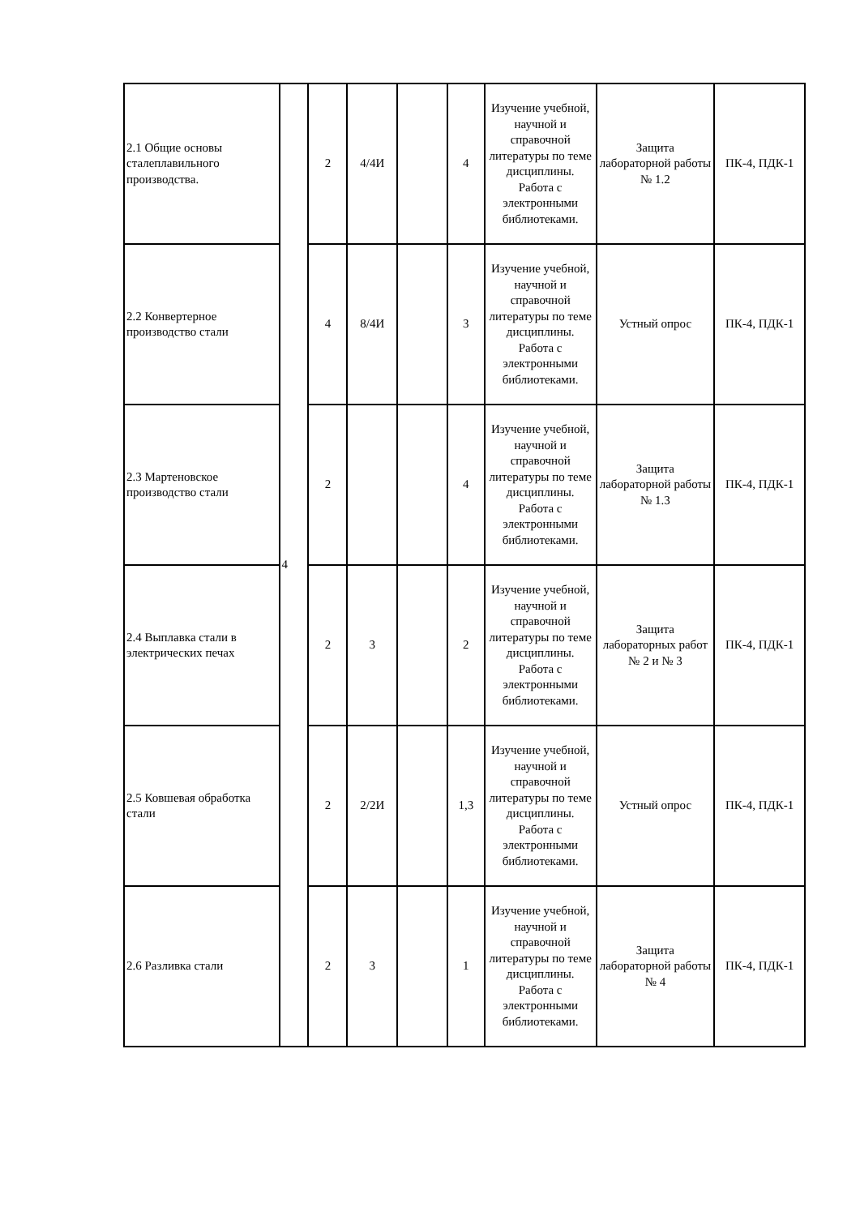| 2.1 Общие основы сталеплавильного производства. | 4 | 2 | 4/4И | | 4 | Изучение учебной, научной и справочной литературы по теме дисциплины. Работа с электронными библиотеками. | Защита лабораторной работы № 1.2 | ПК-4, ПДК-1 |
| 2.2 Конвертерное производство стали | | 4 | 8/4И | | 3 | Изучение учебной, научной и справочной литературы по теме дисциплины. Работа с электронными библиотеками. | Устный опрос | ПК-4, ПДК-1 |
| 2.3 Мартеновское производство стали | | 2 | | | 4 | Изучение учебной, научной и справочной литературы по теме дисциплины. Работа с электронными библиотеками. | Защита лабораторной работы № 1.3 | ПК-4, ПДК-1 |
| 2.4 Выплавка стали в электрических печах | | 2 | 3 | | 2 | Изучение учебной, научной и справочной литературы по теме дисциплины. Работа с электронными библиотеками. | Защита лабораторных работ № 2 и № 3 | ПК-4, ПДК-1 |
| 2.5 Ковшевая обработка стали | | 2 | 2/2И | | 1,3 | Изучение учебной, научной и справочной литературы по теме дисциплины. Работа с электронными библиотеками. | Устный опрос | ПК-4, ПДК-1 |
| 2.6 Разливка стали | | 2 | 3 | | 1 | Изучение учебной, научной и справочной литературы по теме дисциплины. Работа с электронными библиотеками. | Защита лабораторной работы № 4 | ПК-4, ПДК-1 |